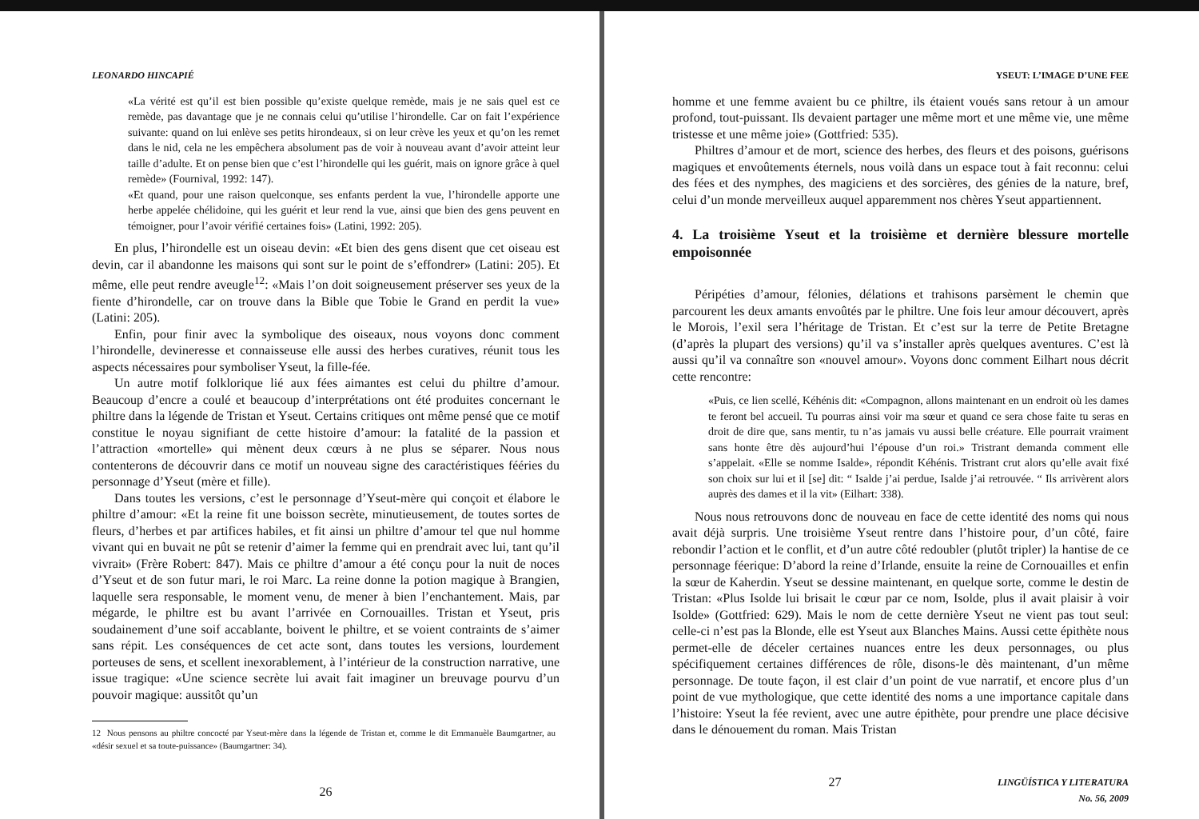LEONARDO HINCAPIÉ
«La vérité est qu’il est bien possible qu’existe quelque remède, mais je ne sais quel est ce remède, pas davantage que je ne connais celui qu’utilise l’hirondelle. Car on fait l’expérience suivante: quand on lui enlève ses petits hirondeaux, si on leur crève les yeux et qu’on les remet dans le nid, cela ne les empêchera absolument pas de voir à nouveau avant d’avoir atteint leur taille d’adulte. Et on pense bien que c’est l’hirondelle qui les guérit, mais on ignore grâce à quel remède» (Fournival, 1992: 147).
«Et quand, pour une raison quelconque, ses enfants perdent la vue, l’hirondelle apporte une herbe appelée chélidoine, qui les guérit et leur rend la vue, ainsi que bien des gens peuvent en témoigner, pour l’avoir vérifié certaines fois» (Latini, 1992: 205).
En plus, l’hirondelle est un oiseau devin: «Et bien des gens disent que cet oiseau est devin, car il abandonne les maisons qui sont sur le point de s’effondrer» (Latini: 205). Et même, elle peut rendre aveugle<sup>12</sup>: «Mais l’on doit soigneusement préserver ses yeux de la fiente d’hirondelle, car on trouve dans la Bible que Tobie le Grand en perdit la vue» (Latini: 205).
Enfin, pour finir avec la symbolique des oiseaux, nous voyons donc comment l’hirondelle, devineresse et connaisseuse elle aussi des herbes curatives, réunit tous les aspects nécessaires pour symboliser Yseut, la fille-fée.
Un autre motif folklorique lié aux fées aimantes est celui du philtre d’amour. Beaucoup d’encre a coulé et beaucoup d’interprétations ont été produites concernant le philtre dans la légende de Tristan et Yseut. Certains critiques ont même pensé que ce motif constitue le noyau signifiant de cette histoire d’amour: la fatalité de la passion et l’attraction «mortelle» qui mènent deux cœurs à ne plus se séparer. Nous nous contenterons de découvrir dans ce motif un nouveau signe des caractéristiques fééries du personnage d’Yseut (mère et fille).
Dans toutes les versions, c’est le personnage d’Yseut-mère qui conçoit et élabore le philtre d’amour: «Et la reine fit une boisson secrète, minutieusement, de toutes sortes de fleurs, d’herbes et par artifices habiles, et fit ainsi un philtre d’amour tel que nul homme vivant qui en buvait ne pût se retenir d’aimer la femme qui en prendrait avec lui, tant qu’il vivrait» (Frère Robert: 847). Mais ce philtre d’amour a été conçu pour la nuit de noces d’Yseut et de son futur mari, le roi Marc. La reine donne la potion magique à Brangien, laquelle sera responsable, le moment venu, de mener à bien l’enchantement. Mais, par mégarde, le philtre est bu avant l’arrivée en Cornouailles. Tristan et Yseut, pris soudainement d’une soif accablante, boivent le philtre, et se voient contraints de s’aimer sans répit. Les conséquences de cet acte sont, dans toutes les versions, lourdement porteuses de sens, et scellent inexorablement, à l’intérieur de la construction narrative, une issue tragique: «Une science secrète lui avait fait imaginer un breuvage pourvu d’un pouvoir magique: aussitôt qu’un
12 Nous pensons au philtre concocté par Yseut-mère dans la légende de Tristan et, comme le dit Emmanuèle Baumgartner, au «désir sexuel et sa toute-puissance» (Baumgartner: 34).
26
YSEUT: L’IMAGE D’UNE FEE
homme et une femme avaient bu ce philtre, ils étaient voués sans retour à un amour profond, tout-puissant. Ils devaient partager une même mort et une même vie, une même tristesse et une même joie» (Gottfried: 535).
Philtres d’amour et de mort, science des herbes, des fleurs et des poisons, guérisons magiques et envoûtements éternels, nous voilà dans un espace tout à fait reconnu: celui des fées et des nymphes, des magiciens et des sorcières, des génies de la nature, bref, celui d’un monde merveilleux auquel apparemment nos chères Yseut appartiennent.
4. La troisième Yseut et la troisième et dernière blessure mortelle empoisonnée
Péripéties d’amour, félonies, délations et trahisons parsèment le chemin que parcourent les deux amants envoûtés par le philtre. Une fois leur amour découvert, après le Morois, l’exil sera l’héritage de Tristan. Et c’est sur la terre de Petite Bretagne (d’après la plupart des versions) qu’il va s’installer après quelques aventures. C’est là aussi qu’il va connaître son «nouvel amour». Voyons donc comment Eilhart nous décrit cette rencontre:
«Puis, ce lien scellé, Kéhénis dit: «Compagnon, allons maintenant en un endroit où les dames te feront bel accueil. Tu pourras ainsi voir ma sœur et quand ce sera chose faite tu seras en droit de dire que, sans mentir, tu n’as jamais vu aussi belle créature. Elle pourrait vraiment sans honte être dès aujourd’hui l’épouse d’un roi.» Tristrant demanda comment elle s’appelait. «Elle se nomme Isalde», répondit Kéhénis. Tristrant crut alors qu’elle avait fixé son choix sur lui et il [se] dit: “ Isalde j’ai perdue, Isalde j’ai retrouvée. “ Ils arrivèrent alors auprès des dames et il la vit» (Eilhart: 338).
Nous nous retrouvons donc de nouveau en face de cette identité des noms qui nous avait déjà surpris. Une troisième Yseut rentre dans l’histoire pour, d’un côté, faire rebondir l’action et le conflit, et d’un autre côté redoubler (plutôt tripler) la hantise de ce personnage féerique: D’abord la reine d’Irlande, ensuite la reine de Cornouailles et enfin la sœur de Kaherdin. Yseut se dessine maintenant, en quelque sorte, comme le destin de Tristan: «Plus Isolde lui brisait le cœur par ce nom, Isolde, plus il avait plaisir à voir Isolde» (Gottfried: 629). Mais le nom de cette dernière Yseut ne vient pas tout seul: celle-ci n’est pas la Blonde, elle est Yseut aux Blanches Mains. Aussi cette épithète nous permet-elle de déceler certaines nuances entre les deux personnages, ou plus spécifiquement certaines différences de rôle, disons-le dès maintenant, d’un même personnage. De toute façon, il est clair d’un point de vue narratif, et encore plus d’un point de vue mythologique, que cette identité des noms a une importance capitale dans l’histoire: Yseut la fée revient, avec une autre épithète, pour prendre une place décisive dans le dénouement du roman. Mais Tristan
27 LINGÜÍSTICA Y LITERATURA
No. 56, 2009